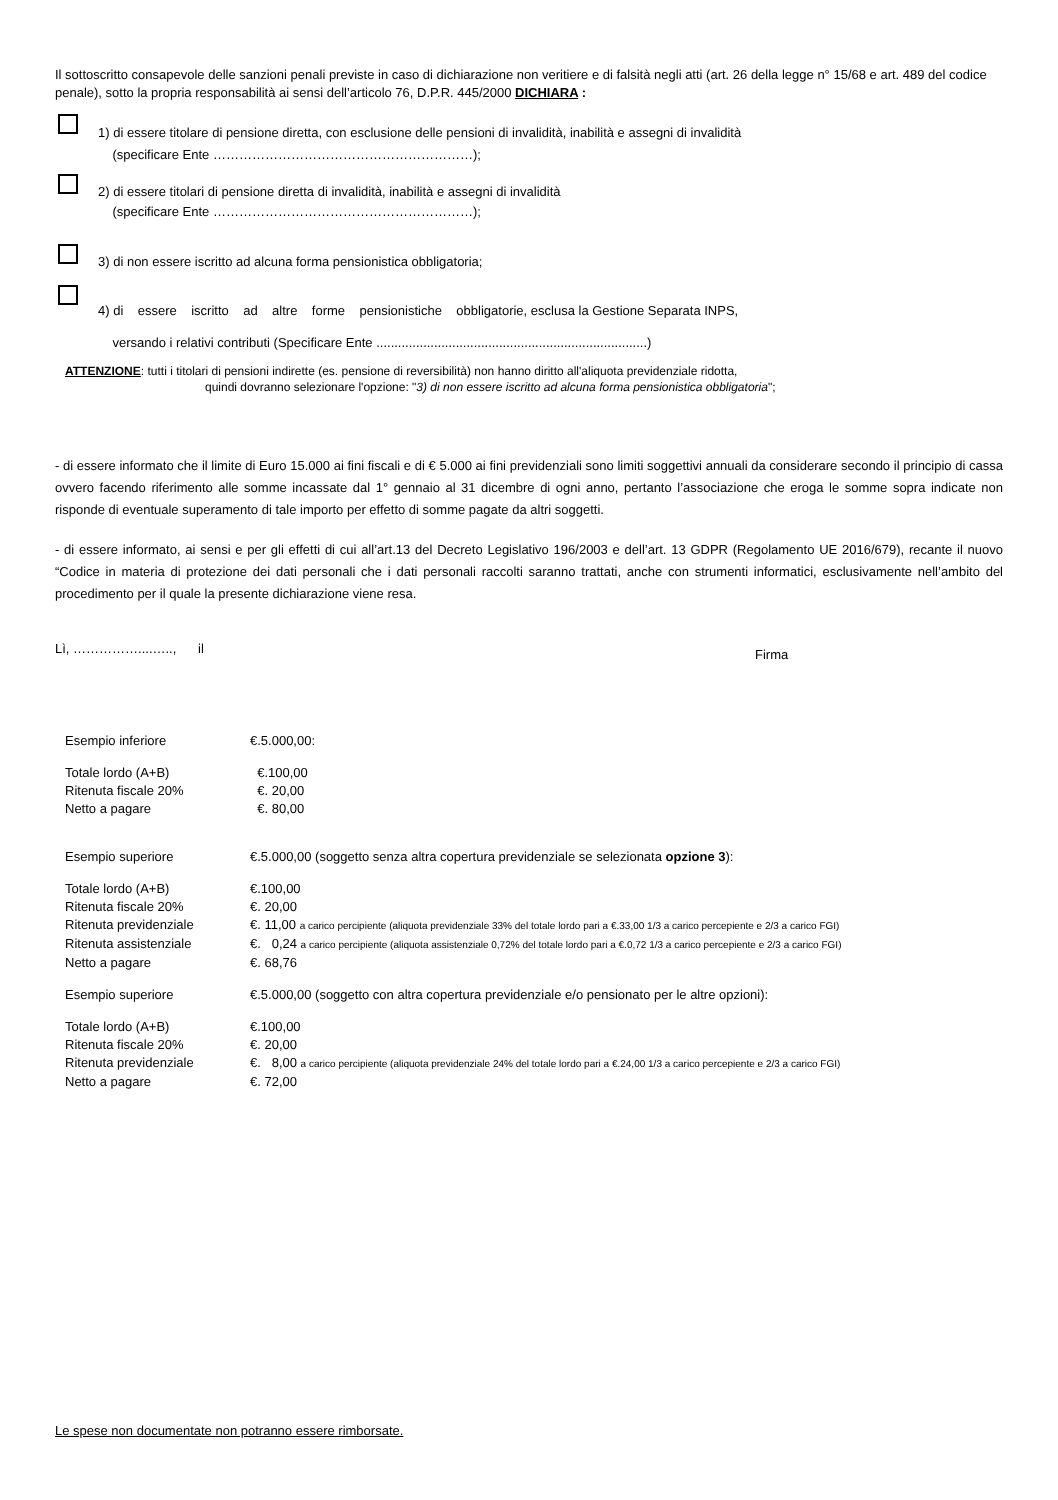Il sottoscritto consapevole delle sanzioni penali previste in caso di dichiarazione non veritiere e di falsità negli atti (art. 26 della legge n° 15/68 e art. 489 del codice penale), sotto la propria responsabilità ai sensi dell’articolo 76, D.P.R. 445/2000 DICHIARA :
1) di essere titolare di pensione diretta, con esclusione delle pensioni di invalidità, inabilità e assegni di invalidità
(specificare Ente ……………………………………………………);
2) di essere titolari di pensione diretta di invalidità, inabilità e assegni di invalidità
(specificare Ente ……………………………………………………);
3) di non essere iscritto ad alcuna forma pensionistica obbligatoria;
4) di essere iscritto ad altre forme pensionistiche obbligatorie, esclusa la Gestione Separata INPS,
versando i relativi contributi (Specificare Ente ...........................................................................)
ATTENZIONE: tutti i titolari di pensioni indirette (es. pensione di reversibilità) non hanno diritto all'aliquota previdenziale ridotta,
quindi dovranno selezionare l'opzione: "3) di non essere iscritto ad alcuna forma pensionistica obbligatoria";
- di essere informato che il limite di Euro 15.000 ai fini fiscali e di € 5.000 ai fini previdenziali sono limiti soggettivi annuali da considerare secondo il principio di cassa ovvero facendo riferimento alle somme incassate dal 1° gennaio al 31 dicembre di ogni anno, pertanto l’associazione che eroga le somme sopra indicate non risponde di eventuale superamento di tale importo per effetto di somme pagate da altri soggetti.
- di essere informato, ai sensi e per gli effetti di cui all’art.13 del Decreto Legislativo 196/2003 e dell’art. 13 GDPR (Regolamento UE 2016/679), recante il nuovo “Codice in materia di protezione dei dati personali che i dati personali raccolti saranno trattati, anche con strumenti informatici, esclusivamente nell’ambito del procedimento per il quale la presente dichiarazione viene resa.
Lì, ……………....….., il Firma
| Esempio inferiore | €.5.000,00: |
| Totale lordo (A+B) | €.100,00 |
| Ritenuta fiscale 20% | €. 20,00 |
| Netto a pagare | €. 80,00 |
| Esempio superiore | €.5.000,00 (soggetto senza altra copertura previdenziale se selezionata opzione 3 ): |
| Totale lordo (A+B) | €.100,00 |
| Ritenuta fiscale 20% | €. 20,00 |
| Ritenuta previdenziale | €. 11,00 a carico percipiente (aliquota previdenziale 33% del totale lordo pari a €.33,00 1/3 a carico percepiente e 2/3 a carico FGI) |
| Ritenuta assistenziale | €. 0,24 a carico percipiente (aliquota assistenziale 0,72% del totale lordo pari a €.0,72 1/3 a carico percepiente e 2/3 a carico FGI) |
| Netto a pagare | €. 68,76 |
| Esempio superiore | €.5.000,00 (soggetto con altra copertura previdenziale e/o pensionato per le altre opzioni): |
| Totale lordo (A+B) | €.100,00 |
| Ritenuta fiscale 20% | €. 20,00 |
| Ritenuta previdenziale | €. 8,00 a carico percipiente (aliquota previdenziale 24% del totale lordo pari a €.24,00 1/3 a carico percepiente e 2/3 a carico FGI) |
| Netto a pagare | €. 72,00 |
Le spese non documentate non potranno essere rimborsate.